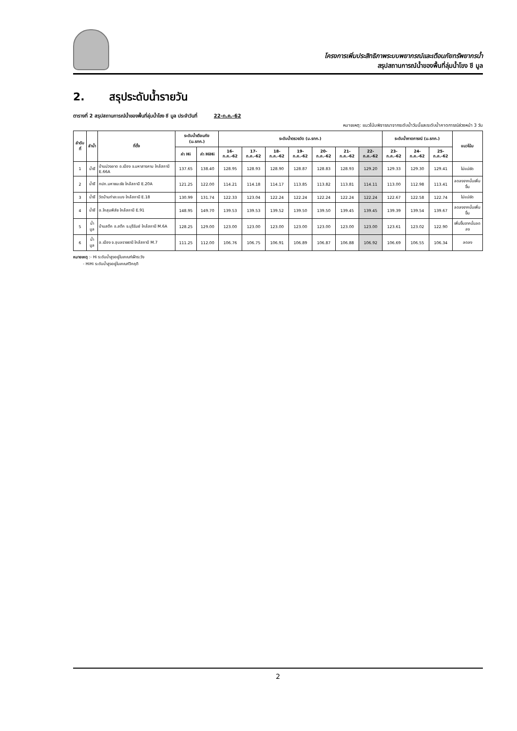โครงการเพิ่มประสิทธิภาพระบบพยากรณ์และเตือนภัยทรัพยากรน้ำ
สรุปสถานการณ์น้ำของพื้นที่ลุ่มน้ำโขง ชี มูล
2. สรุประดับน้ำรายวัน
ตารางที่ 2 สรุปสถานการณ์น้ำของพื้นที่ลุ่มน้ำโขง ชี มูล ประจำวันที่ 22-ก.ค.-62
หมายเหตุ: แนวโน้มพิจารณาจากระดับน้ำวันนี้และระดับน้ำคาดการณ์ล่วงหน้า 3 วัน
| ลำดับที่ | ลำน้ำ | ที่ตั้ง | ระดับน้ำเตือนภัย (ม.รทก.) | | ระดับน้ำตรวจวัด (ม.รทก.) | | | | | | | ระดับน้ำคาดการณ์ (ม.รทก.) | | | แนวโน้ม |
| --- | --- | --- | --- | --- | --- | --- | --- | --- | --- | --- | --- | --- | --- | --- | --- |
| | | | ค่า Hi | ค่า HiHi | 16-ก.ค.-62 | 17-ก.ค.-62 | 18-ก.ค.-62 | 19-ก.ค.-62 | 20-ก.ค.-62 | 21-ก.ค.-62 | 22-ก.ค.-62 | 23-ก.ค.-62 | 24-ก.ค.-62 | 25-ก.ค.-62 | |
| 1 | น้ำชี | บ้านม่วงลาด อ.เมือง จ.มหาสารคาม ใกล้สถานี E.66A | 137.65 | 138.40 | 128.95 | 128.93 | 128.90 | 128.87 | 128.83 | 128.93 | 129.20 | 129.33 | 129.30 | 129.41 | ไม่แน่ชัด |
| 2 | น้ำชี | กปภ.มหาชนะชัย ใกล้สถานี E.20A | 121.25 | 122.00 | 114.21 | 114.18 | 114.17 | 113.85 | 113.82 | 113.81 | 114.11 | 113.00 | 112.98 | 113.41 | ลดลงจากนั้นเพิ่มขึ้น |
| 3 | น้ำชี | วัดบ้านท่าสะแบง ใกล้สถานี E.18 | 130.99 | 131.74 | 122.33 | 123.04 | 122.24 | 122.24 | 122.24 | 122.24 | 122.24 | 122.67 | 122.58 | 122.74 | ไม่แน่ชัด |
| 4 | น้ำชี | อ.โกสุมพิสัย ใกล้สถานี E.91 | 148.95 | 149.70 | 139.53 | 139.53 | 139.52 | 139.50 | 139.50 | 139.45 | 139.45 | 139.39 | 139.54 | 139.67 | ลดลงจากนั้นเพิ่มขึ้น |
| 5 | น้ำมูล | บ้านสตึก อ.สตึก จ.บุรีรัมย์ ใกล้สถานี M.6A | 128.25 | 129.00 | 123.00 | 123.00 | 123.00 | 123.00 | 123.00 | 123.00 | 123.00 | 123.61 | 123.02 | 122.90 | เพิ่มขึ้นจากนั้นลดลง |
| 6 | น้ำมูล | อ.เมือง จ.อุบลราชธานี ใกล้สถานี M.7 | 111.25 | 112.00 | 106.76 | 106.75 | 106.91 | 106.89 | 106.87 | 106.88 | 106.92 | 106.69 | 106.55 | 106.34 | ลดลง |
หมายเหตุ :- Hi ระดับน้ำสูงอยู่ในเกณฑ์เฝ้าระวัง
- HiHi ระดับน้ำสูงอยู่ในเกณฑ์วิกฤติ
2